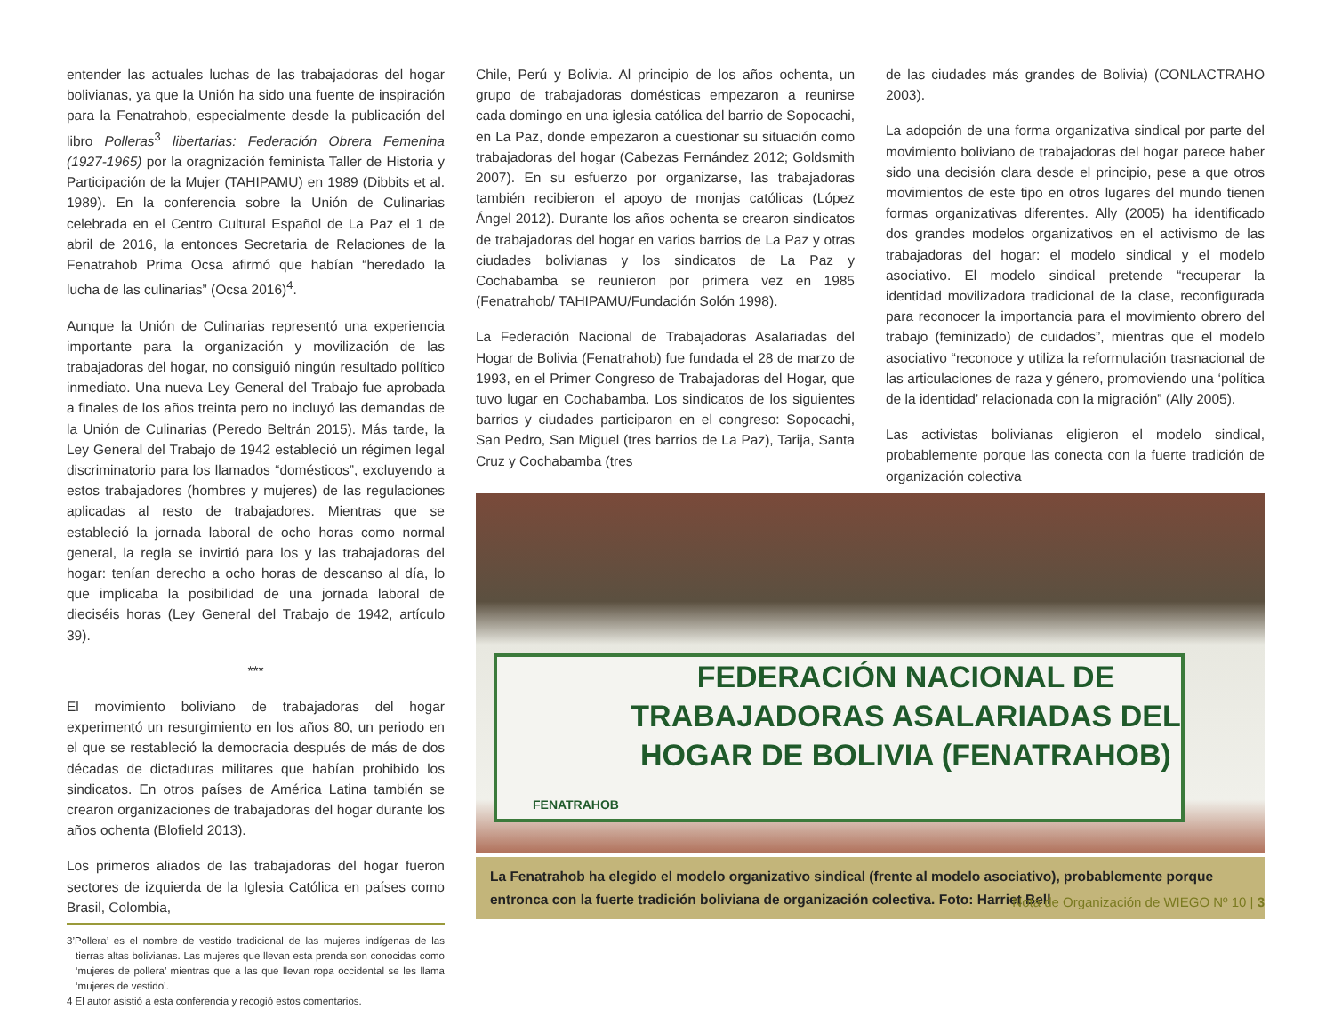entender las actuales luchas de las trabajadoras del hogar bolivianas, ya que la Unión ha sido una fuente de inspiración para la Fenatrahob, especialmente desde la publicación del libro Polleras<sup>3</sup> libertarias: Federación Obrera Femenina (1927-1965) por la oragnización feminista Taller de Historia y Participación de la Mujer (TAHIPAMU) en 1989 (Dibbits et al. 1989). En la conferencia sobre la Unión de Culinarias celebrada en el Centro Cultural Español de La Paz el 1 de abril de 2016, la entonces Secretaria de Relaciones de la Fenatrahob Prima Ocsa afirmó que habían “heredado la lucha de las culinarias” (Ocsa 2016)<sup>4</sup>.
Aunque la Unión de Culinarias representó una experiencia importante para la organización y movilización de las trabajadoras del hogar, no consiguió ningún resultado político inmediato. Una nueva Ley General del Trabajo fue aprobada a finales de los años treinta pero no incluyó las demandas de la Unión de Culinarias (Peredo Beltrán 2015). Más tarde, la Ley General del Trabajo de 1942 estableció un régimen legal discriminatorio para los llamados “domésticos”, excluyendo a estos trabajadores (hombres y mujeres) de las regulaciones aplicadas al resto de trabajadores. Mientras que se estableció la jornada laboral de ocho horas como normal general, la regla se invirtió para los y las trabajadoras del hogar: tenían derecho a ocho horas de descanso al día, lo que implicaba la posibilidad de una jornada laboral de dieciséis horas (Ley General del Trabajo de 1942, artículo 39).
***
El movimiento boliviano de trabajadoras del hogar experimentó un resurgimiento en los años 80, un periodo en el que se restableció la democracia después de más de dos décadas de dictaduras militares que habían prohibido los sindicatos. En otros países de América Latina también se crearon organizaciones de trabajadoras del hogar durante los años ochenta (Blofield 2013).
Los primeros aliados de las trabajadoras del hogar fueron sectores de izquierda de la Iglesia Católica en países como Brasil, Colombia,
3’Pollera’ es el nombre de vestido tradicional de las mujeres indígenas de las tierras altas bolivianas. Las mujeres que llevan esta prenda son conocidas como ‘mujeres de pollera’ mientras que a las que llevan ropa occidental se les llama ‘mujeres de vestido’.
4 El autor asistió a esta conferencia y recogió estos comentarios.
Chile, Perú y Bolivia. Al principio de los años ochenta, un grupo de trabajadoras domésticas empezaron a reunirse cada domingo en una iglesia católica del barrio de Sopocachi, en La Paz, donde empezaron a cuestionar su situación como trabajadoras del hogar (Cabezas Fernández 2012; Goldsmith 2007). En su esfuerzo por organizarse, las trabajadoras también recibieron el apoyo de monjas católicas (López Ángel 2012). Durante los años ochenta se crearon sindicatos de trabajadoras del hogar en varios barrios de La Paz y otras ciudades bolivianas y los sindicatos de La Paz y Cochabamba se reunieron por primera vez en 1985 (Fenatrahob/ TAHIPAMU/Fundación Solón 1998).
La Federación Nacional de Trabajadoras Asalariadas del Hogar de Bolivia (Fenatrahob) fue fundada el 28 de marzo de 1993, en el Primer Congreso de Trabajadoras del Hogar, que tuvo lugar en Cochabamba. Los sindicatos de los siguientes barrios y ciudades participaron en el congreso: Sopocachi, San Pedro, San Miguel (tres barrios de La Paz), Tarija, Santa Cruz y Cochabamba (tres
de las ciudades más grandes de Bolivia) (CONLACTRAHO 2003).
La adopción de una forma organizativa sindical por parte del movimiento boliviano de trabajadoras del hogar parece haber sido una decisión clara desde el principio, pese a que otros movimientos de este tipo en otros lugares del mundo tienen formas organizativas diferentes. Ally (2005) ha identificado dos grandes modelos organizativos en el activismo de las trabajadoras del hogar: el modelo sindical y el modelo asociativo. El modelo sindical pretende “recuperar la identidad movilizadora tradicional de la clase, reconfigurada para reconocer la importancia para el movimiento obrero del trabajo (feminizado) de cuidados”, mientras que el modelo asociativo “reconoce y utiliza la reformulación trasnacional de las articulaciones de raza y género, promoviendo una ‘política de la identidad’ relacionada con la migración” (Ally 2005).
Las activistas bolivianas eligieron el modelo sindical, probablemente porque las conecta con la fuerte tradición de organización colectiva
FEDERACIÓN NACIONAL DE TRABAJADORAS ASALARIADAS DEL HOGAR DE BOLIVIA (FENATRAHOB)
FENATRAHOB
La Fenatrahob ha elegido el modelo organizativo sindical (frente al modelo asociativo), probablemente porque entronca con la fuerte tradición boliviana de organización colectiva. Foto: Harriet Bell
Nota de Organización de WIEGO Nº 10 | 3